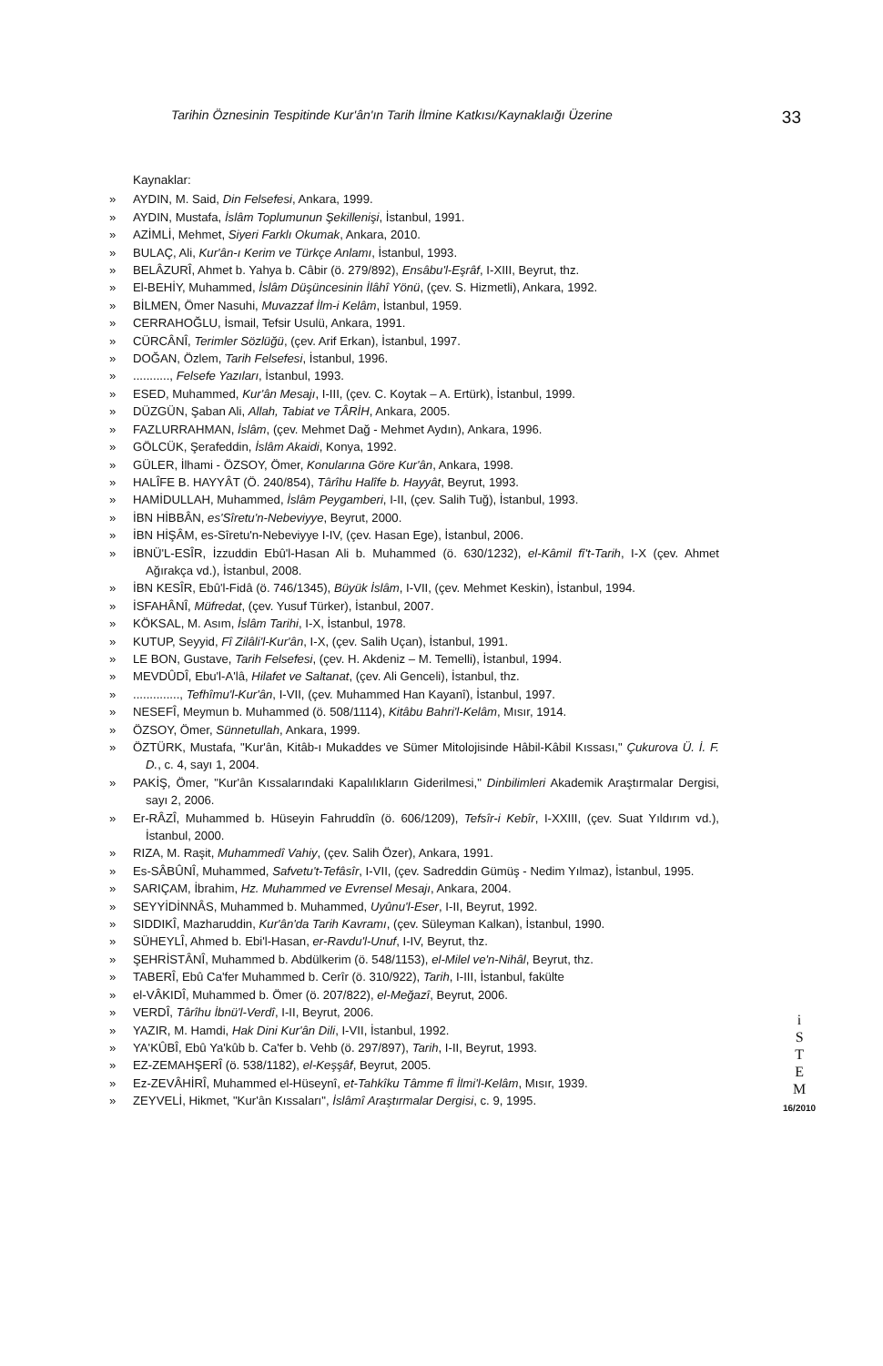Tarihin Öznesinin Tespitinde Kur'ân'ın Tarih İlmine Katkısı/Kaynaklaığı Üzerine 33
Kaynaklar:
» AYDIN, M. Said, Din Felsefesi, Ankara, 1999.
» AYDIN, Mustafa, İslâm Toplumunun Şekillenişi, İstanbul, 1991.
» AZİMLİ, Mehmet, Siyeri Farklı Okumak, Ankara, 2010.
» BULAÇ, Ali, Kur'ân-ı Kerim ve Türkçe Anlamı, İstanbul, 1993.
» BELÂZURÎ, Ahmet b. Yahya b. Câbir (ö. 279/892), Ensâbu'l-Eşrâf, I-XIII, Beyrut, thz.
» El-BEHİY, Muhammed, İslâm Düşüncesinin İlâhî Yönü, (çev. S. Hizmetli), Ankara, 1992.
» BİLMEN, Ömer Nasuhi, Muvazzaf İlm-i Kelâm, İstanbul, 1959.
» CERRAHOĞLU, İsmail, Tefsir Usulü, Ankara, 1991.
» CÜRCÂNÎ, Terimler Sözlüğü, (çev. Arif Erkan), İstanbul, 1997.
» DOĞAN, Özlem, Tarih Felsefesi, İstanbul, 1996.
»..........., Felsefe Yazıları, İstanbul, 1993.
» ESED, Muhammed, Kur'ân Mesajı, I-III, (çev. C. Koytak – A. Ertürk), İstanbul, 1999.
» DÜZGÜN, Şaban Ali, Allah, Tabiat ve TÂRİH, Ankara, 2005.
» FAZLURRAHMAN, İslâm, (çev. Mehmet Dağ - Mehmet Aydın), Ankara, 1996.
» GÖLCÜK, Şerafeddin, İslâm Akaidi, Konya, 1992.
» GÜLER, İlhami - ÖZSOY, Ömer, Konularına Göre Kur'ân, Ankara, 1998.
» HALÎFE B. HAYYÂT (Ö. 240/854), Târîhu Halîfe b. Hayyât, Beyrut, 1993.
» HAMİDULLAH, Muhammed, İslâm Peygamberi, I-II, (çev. Salih Tuğ), İstanbul, 1993.
» İBN HİBBÂN, es'Sîretu'n-Nebeviyye, Beyrut, 2000.
» İBN HİŞÂM, es-Sîretu'n-Nebeviyye I-IV, (çev. Hasan Ege), İstanbul, 2006.
» İBNÜ'L-ESÎR, İzzuddin Ebû'l-Hasan Ali b. Muhammed (ö. 630/1232), el-Kâmil fî't-Tarih, I-X (çev. Ahmet Ağırakça vd.), İstanbul, 2008.
» İBN KESÎR, Ebû'l-Fidâ (ö. 746/1345), Büyük İslâm, I-VII, (çev. Mehmet Keskin), İstanbul, 1994.
» İSFAHÂNÎ, Müfredat, (çev. Yusuf Türker), İstanbul, 2007.
» KÖKSAL, M. Asım, İslâm Tarihi, I-X, İstanbul, 1978.
» KUTUP, Seyyid, Fî Zilâli'l-Kur'ân, I-X, (çev. Salih Uçan), İstanbul, 1991.
» LE BON, Gustave, Tarih Felsefesi, (çev. H. Akdeniz – M. Temelli), İstanbul, 1994.
» MEVDÛDÎ, Ebu'l-A'lâ, Hilafet ve Saltanat, (çev. Ali Genceli), İstanbul, thz.
».............., Tefhîmu'l-Kur'ân, I-VII, (çev. Muhammed Han Kayanî), İstanbul, 1997.
» NESEFÎ, Meymun b. Muhammed (ö. 508/1114), Kitâbu Bahri'l-Kelâm, Mısır, 1914.
» ÖZSOY, Ömer, Sünnetullah, Ankara, 1999.
» ÖZTÜRK, Mustafa, "Kur'ân, Kitâb-ı Mukaddes ve Sümer Mitolojisinde Hâbil-Kâbil Kıssası," Çukurova Ü. İ. F. D., c. 4, sayı 1, 2004.
» PAKİŞ, Ömer, "Kur'ân Kıssalarındaki Kapalılıkların Giderilmesi," Dinbilimleri Akademik Araştırmalar Dergisi, sayı 2, 2006.
» Er-RÂZÎ, Muhammed b. Hüseyin Fahruddîn (ö. 606/1209), Tefsîr-i Kebîr, I-XXIII, (çev. Suat Yıldırım vd.), İstanbul, 2000.
» RIZA, M. Raşit, Muhammedî Vahiy, (çev. Salih Özer), Ankara, 1991.
» Es-SÂBÛNÎ, Muhammed, Safvetu't-Tefâsîr, I-VII, (çev. Sadreddin Gümüş - Nedim Yılmaz), İstanbul, 1995.
» SARIÇAM, İbrahim, Hz. Muhammed ve Evrensel Mesajı, Ankara, 2004.
» SEYYİDİNNÂS, Muhammed b. Muhammed, Uyûnu'l-Eser, I-II, Beyrut, 1992.
» SIDDIKÎ, Mazharuddin, Kur'ân'da Tarih Kavramı, (çev. Süleyman Kalkan), İstanbul, 1990.
» SÜHEYLÎ, Ahmed b. Ebi'l-Hasan, er-Ravdu'l-Unuf, I-IV, Beyrut, thz.
» ŞEHRİSTÂNÎ, Muhammed b. Abdülkerim (ö. 548/1153), el-Milel ve'n-Nihâl, Beyrut, thz.
» TABERÎ, Ebû Ca'fer Muhammed b. Cerîr (ö. 310/922), Tarih, I-III, İstanbul, fakülte
» el-VÂKIDÎ, Muhammed b. Ömer (ö. 207/822), el-Meğazî, Beyrut, 2006.
» VERDÎ, Târîhu İbnü'l-Verdî, I-II, Beyrut, 2006.
» YAZIR, M. Hamdi, Hak Dini Kur'ân Dili, I-VII, İstanbul, 1992.
» YA'KÛBÎ, Ebû Ya'kûb b. Ca'fer b. Vehb (ö. 297/897), Tarih, I-II, Beyrut, 1993.
» EZ-ZEMAHŞERÎ (ö. 538/1182), el-Keşşâf, Beyrut, 2005.
» Ez-ZEVÂHİRÎ, Muhammed el-Hüseynî, et-Tahkîku Tâmme fî İlmi'l-Kelâm, Mısır, 1939.
» ZEYVELİ, Hikmet, "Kur'ân Kıssaları", İslâmî Araştırmalar Dergisi, c. 9, 1995.
i
S
T
E
M
16/2010